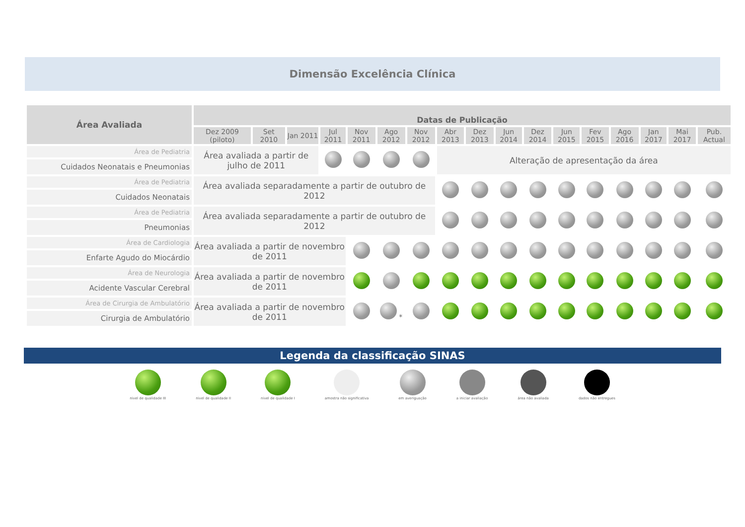Dimensão Excelência Clínica
| Área Avaliada | Datas de Publicação | | | | | | | | | | | | | | | | |
| --- | --- | --- | --- | --- | --- | --- | --- | --- | --- | --- | --- | --- | --- | --- | --- | --- | --- |
| | Dez 2009 (piloto) | Set 2010 | Jan 2011 | Jul 2011 | Nov 2011 | Ago 2012 | Nov 2012 | Abr 2013 | Dez 2013 | Jun 2014 | Dez 2014 | Jun 2015 | Fev 2015 | Ago 2016 | Jan 2017 | Mai 2017 | Pub. Actual |
| Área de Pediatria | Área avaliada a partir de julho de 2011 | | | | | | | Alteração de apresentação da área | | | | | | | | | |
| Cuidados Neonatais e Pneumonias | | | | | | | | | | | | | | | | | |
| Área de Pediatria | Área avaliada separadamente a partir de outubro de 2012 | | | | | | | | | | | | | | | | |
| Cuidados Neonatais | | | | | | | | | | | | | | | | | |
| Área de Pediatria | Área avaliada separadamente a partir de outubro de 2012 | | | | | | | | | | | | | | | | |
| Pneumonias | | | | | | | | | | | | | | | | | |
| Área de Cardiologia | Área avaliada a partir de novembro de 2011 | | | | | | | | | | | | | | | | |
| Enfarte Agudo do Miocárdio | | | | | | | | | | | | | | | | | |
| Área de Neurologia | Área avaliada a partir de novembro de 2011 | | | | | | | | | | | | | | | | |
| Acidente Vascular Cerebral | | | | | | | | | | | | | | | | | |
| Área de Cirurgia de Ambulatório | Área avaliada a partir de novembro de 2011 | | | | | * | | | | | | | | | | | |
| Cirurgia de Ambulatório | | | | | | | | | | | | | | | | | |
Legenda da classificação SINAS
nivel de qualidade III
nivel de qualidade II
nivel de qualidade I
amostra não significativa
em averiguação
a iniciar avaliação
área não avaliada
dados não entregues